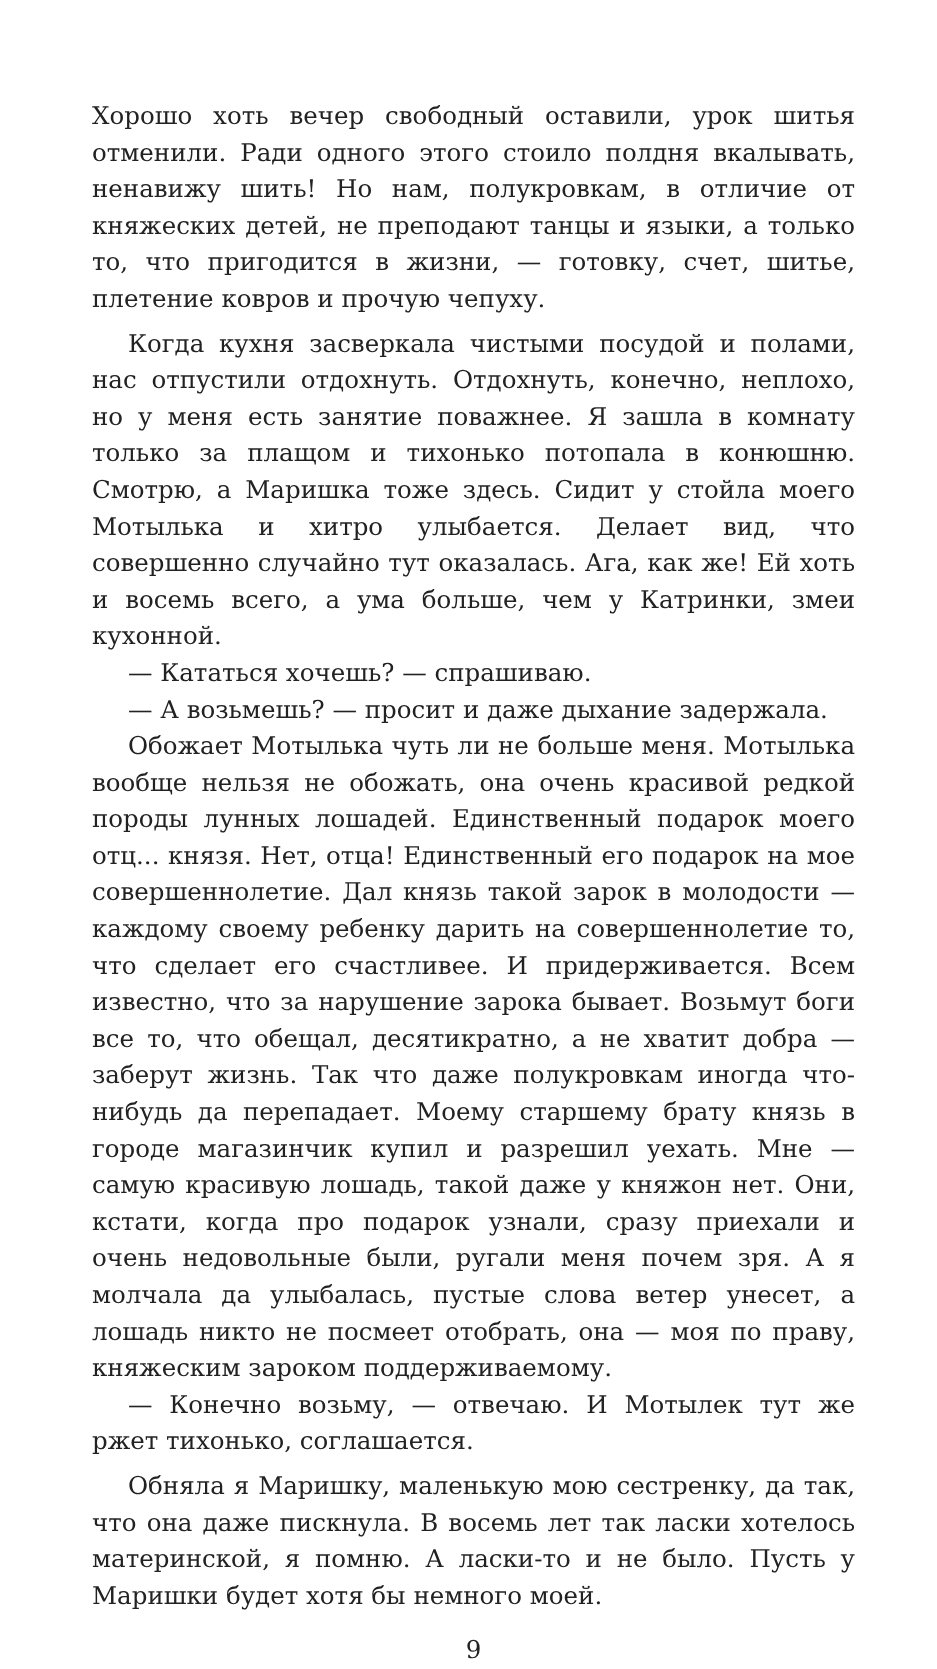Хорошо хоть вечер свободный оставили, урок шитья отменили. Ради одного этого стоило полдня вкалывать, ненавижу шить! Но нам, полукровкам, в отличие от княжеских детей, не преподают танцы и языки, а только то, что пригодится в жизни, — готовку, счет, шитье, плетение ковров и прочую чепуху.
Когда кухня засверкала чистыми посудой и полами, нас отпустили отдохнуть. Отдохнуть, конечно, неплохо, но у меня есть занятие поважнее. Я зашла в комнату только за плащом и тихонько потопала в конюшню. Смотрю, а Маришка тоже здесь. Сидит у стойла моего Мотылька и хитро улыбается. Делает вид, что совершенно случайно тут оказалась. Ага, как же! Ей хоть и восемь всего, а ума больше, чем у Катринки, змеи кухонной.
— Кататься хочешь? — спрашиваю.
— А возьмешь? — просит и даже дыхание задержала.
Обожает Мотылька чуть ли не больше меня. Мотылька вообще нельзя не обожать, она очень красивой редкой породы лунных лошадей. Единственный подарок моего отц... князя. Нет, отца! Единственный его подарок на мое совершеннолетие. Дал князь такой зарок в молодости — каждому своему ребенку дарить на совершеннолетие то, что сделает его счастливее. И придерживается. Всем известно, что за нарушение зарока бывает. Возьмут боги все то, что обещал, десятикратно, а не хватит добра — заберут жизнь. Так что даже полукровкам иногда что-нибудь да перепадает. Моему старшему брату князь в городе магазинчик купил и разрешил уехать. Мне — самую красивую лошадь, такой даже у княжон нет. Они, кстати, когда про подарок узнали, сразу приехали и очень недовольные были, ругали меня почем зря. А я молчала да улыбалась, пустые слова ветер унесет, а лошадь никто не посмеет отобрать, она — моя по праву, княжеским зароком поддерживаемому.
— Конечно возьму, — отвечаю. И Мотылек тут же ржет тихонько, соглашается.
Обняла я Маришку, маленькую мою сестренку, да так, что она даже пискнула. В восемь лет так ласки хотелось материнской, я помню. А ласки-то и не было. Пусть у Маришки будет хотя бы немного моей.
9